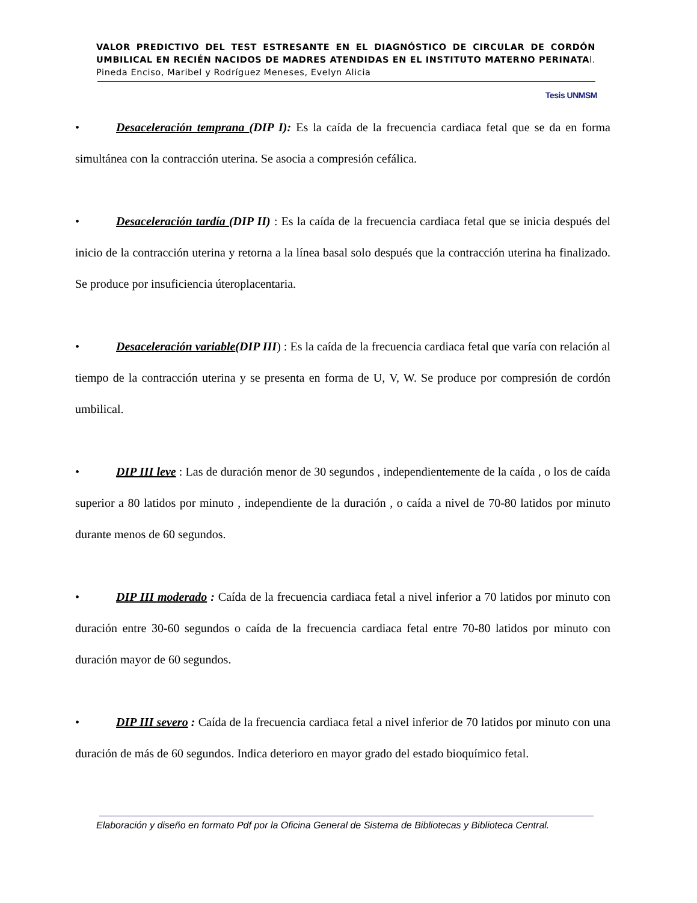VALOR PREDICTIVO DEL TEST ESTRESANTE EN EL DIAGNÓSTICO DE CIRCULAR DE CORDÓN UMBILICAL EN RECIÉN NACIDOS DE MADRES ATENDIDAS EN EL INSTITUTO MATERNO PERINATAl. Pineda Enciso, Maribel y Rodríguez Meneses, Evelyn Alicia
Tesis UNMSM
• Desaceleración temprana (DIP I): Es la caída de la frecuencia cardiaca fetal que se da en forma simultánea con la contracción uterina. Se asocia a compresión cefálica.
• Desaceleración tardía (DIP II) : Es la caída de la frecuencia cardiaca fetal que se inicia después del inicio de la contracción uterina y retorna a la línea basal solo después que la contracción uterina ha finalizado. Se produce por insuficiencia úteroplacentaria.
• Desaceleración variable(DIP III) : Es la caída de la frecuencia cardiaca fetal que varía con relación al tiempo de la contracción uterina y se presenta en forma de U, V, W. Se produce por compresión de cordón umbilical.
• DIP III leve : Las de duración menor de 30 segundos , independientemente de la caída , o los de caída superior a 80 latidos por minuto , independiente de la duración , o caída a nivel de 70-80 latidos por minuto durante menos de 60 segundos.
• DIP III moderado : Caída de la frecuencia cardiaca fetal a nivel inferior a 70 latidos por minuto con duración entre 30-60 segundos o caída de la frecuencia cardiaca fetal entre 70-80 latidos por minuto con duración mayor de 60 segundos.
• DIP III severo : Caída de la frecuencia cardiaca fetal a nivel inferior de 70 latidos por minuto con una duración de más de 60 segundos. Indica deterioro en mayor grado del estado bioquímico fetal.
Elaboración y diseño en formato Pdf por la Oficina General de Sistema de Bibliotecas y Biblioteca Central.